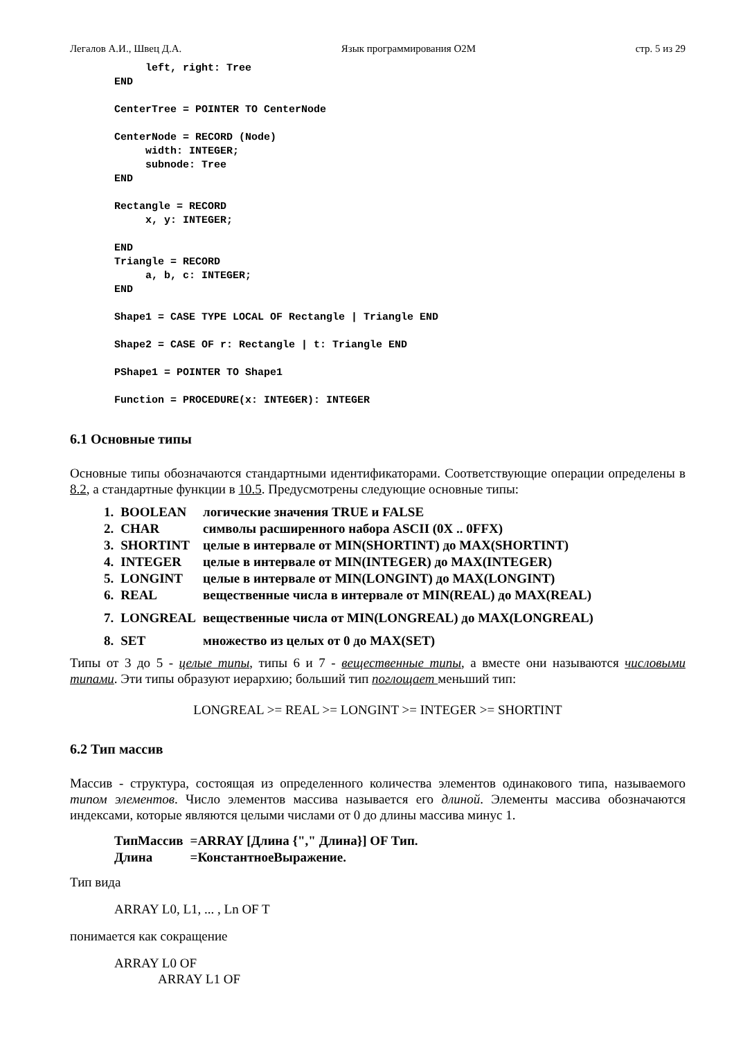Легалов А.И., Швец Д.А. Язык программирования O2M стр. 5 из 29
     left, right: Tree
END

CenterTree = POINTER TO CenterNode

CenterNode = RECORD (Node)
     width: INTEGER;
     subnode: Tree
END

Rectangle = RECORD
     x, y: INTEGER;

END
Triangle = RECORD
     a, b, c: INTEGER;
END

Shape1 = CASE TYPE LOCAL OF Rectangle | Triangle END

Shape2 = CASE OF r: Rectangle | t: Triangle END

PShape1 = POINTER TO Shape1

Function = PROCEDURE(x: INTEGER): INTEGER
6.1 Основные типы
Основные типы обозначаются стандартными идентификаторами. Соответствующие операции определены в 8.2, а стандартные функции в 10.5. Предусмотрены следующие основные типы:
| 1. | BOOLEAN | логические значения TRUE и FALSE |
| 2. | CHAR | символы расширенного набора ASCII (0X .. 0FFX) |
| 3. | SHORTINT | целые в интервале от MIN(SHORTINT) до MAX(SHORTINT) |
| 4. | INTEGER | целые в интервале от MIN(INTEGER) до MAX(INTEGER) |
| 5. | LONGINT | целые в интервале от MIN(LONGINT) до MAX(LONGINT) |
| 6. | REAL | вещественные числа в интервале от MIN(REAL) до MAX(REAL) |
| 7. | LONGREAL | вещественные числа от MIN(LONGREAL) до MAX(LONGREAL) |
| 8. | SET | множество из целых от 0 до MAX(SET) |
Типы от 3 до 5 - целые типы, типы 6 и 7 - вещественные типы, а вместе они называются числовыми типами. Эти типы образуют иерархию; больший тип поглощает меньший тип:
LONGREAL >= REAL >= LONGINT >= INTEGER >= SHORTINT
6.2 Тип массив
Массив - структура, состоящая из определенного количества элементов одинакового типа, называемого типом элементов. Число элементов массива называется его длиной. Элементы массива обозначаются индексами, которые являются целыми числами от 0 до длины массива минус 1.
| ТипМассив | =ARRAY [Длина {"," Длина}] OF Тип. |
| Длина | =КонстантноеВыражение. |
Тип вида
ARRAY L0, L1, ... , Ln OF T
понимается как сокращение
ARRAY L0 OF
ARRAY L1 OF